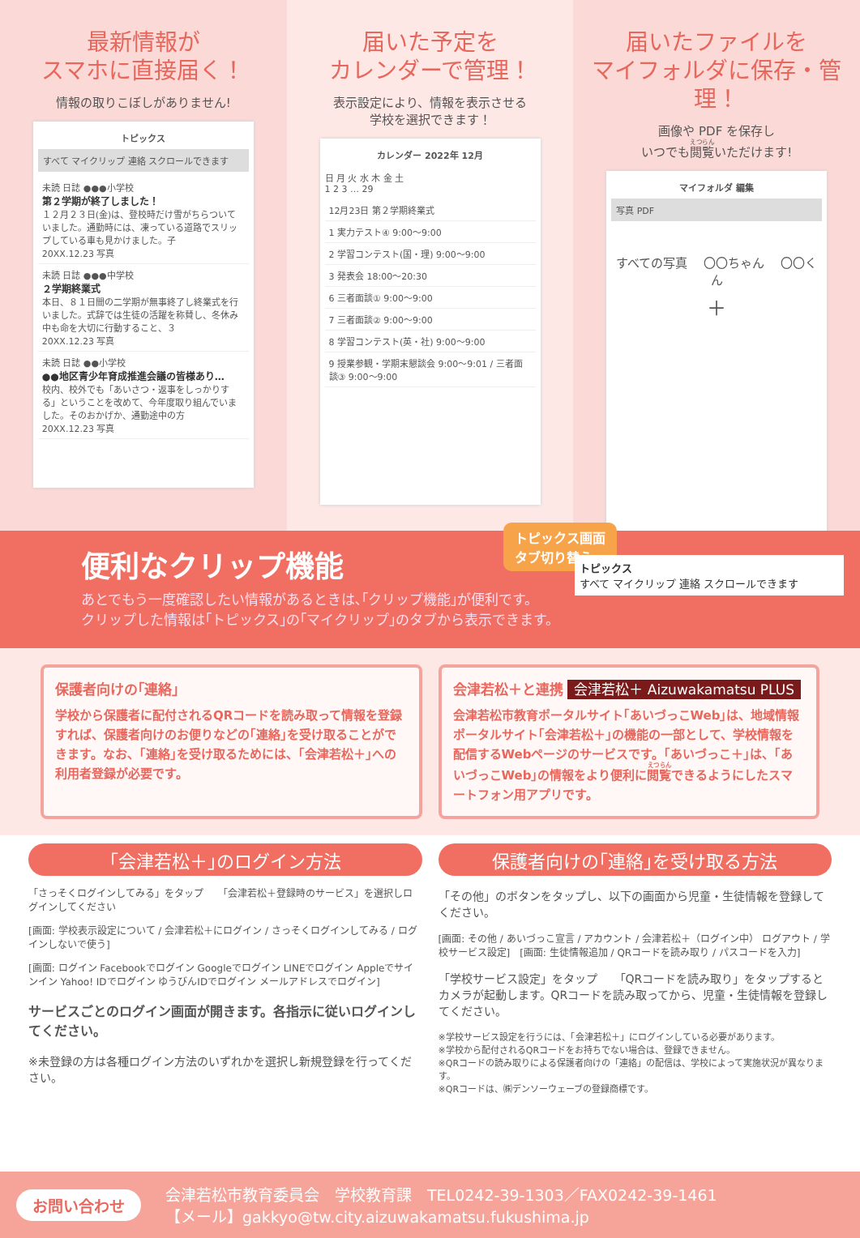最新情報が
スマホに直接届く！
情報の取りこぼしがありません!
トピックス
すべて マイクリップ 連絡 スクロールできます
未読 日誌 ●●●小学校
第２学期が終了しました！
１２月２３日(金)は、登校時だけ雪がちらついていました。通勤時には、凍っている道路でスリップしている車も見かけました。子
20XX.12.23 写真
未読 日誌 ●●●中学校
２学期終業式
本日、８１日間の二学期が無事終了し終業式を行いました。式辞では生徒の活躍を称賛し、冬休み中も命を大切に行動すること、３
20XX.12.23 写真
未読 日誌 ●●小学校
●●地区青少年育成推進会議の皆様あり…
校内、校外でも「あいさつ・返事をしっかりする」ということを改めて、今年度取り組んでいました。そのおかげか、通勤途中の方
20XX.12.23 写真
届いた予定を
カレンダーで管理！
表示設定により、情報を表示させる
学校を選択できます！
カレンダー 2022年 12月
日 月 火 水 木 金 土
1 2 3 … 29
12月23日 第２学期終業式
1 実力テスト④ 9:00～9:00
2 学習コンテスト(国・理) 9:00～9:00
3 発表会 18:00～20:30
6 三者面談① 9:00～9:00
7 三者面談② 9:00～9:00
8 学習コンテスト(英・社) 9:00～9:00
9 授業参観・学期末懇談会 9:00～9:01 / 三者面談③ 9:00～9:00
届いたファイルを
マイフォルダに保存・管理！
画像や PDF を保存し
いつでも閲覧いただけます!
マイフォルダ 編集
写真 PDF
すべての写真 　〇〇ちゃん 　〇〇くん
＋
トピックス画面
タブ切り替え
便利なクリップ機能
あとでもう一度確認したい情報があるときは､｢クリップ機能｣が便利です。
クリップした情報は｢トピックス｣の｢マイクリップ｣のタブから表示できます。
トピックス
すべて マイクリップ 連絡 スクロールできます
保護者向けの｢連絡｣
学校から保護者に配付されるQRコードを読み取って情報を登録すれば、保護者向けのお便りなどの｢連絡｣を受け取ることができます。なお、｢連絡｣を受け取るためには、｢会津若松＋｣への利用者登録が必要です。
会津若松＋と連携 会津若松＋ Aizuwakamatsu PLUS
会津若松市教育ポータルサイト｢あいづっこWeb｣は、地域情報ポータルサイト｢会津若松＋｣の機能の一部として、学校情報を配信するWebページのサービスです。｢あいづっこ＋｣は、｢あいづっこWeb｣の情報をより便利に閲覧できるようにしたスマートフォン用アプリです。
｢会津若松＋｣のログイン方法
「さっそくログインしてみる」をタップ　　「会津若松＋登録時のサービス」を選択しログインしてください
[画面: 学校表示設定について / 会津若松＋にログイン / さっそくログインしてみる / ログインしないで使う]
[画面: ログイン Facebookでログイン Googleでログイン LINEでログイン Appleでサインイン Yahoo! IDでログイン ゆうびんIDでログイン メールアドレスでログイン]
サービスごとのログイン画面が開きます。各指示に従いログインしてください。
※未登録の方は各種ログイン方法のいずれかを選択し新規登録を行ってください。
保護者向けの｢連絡｣を受け取る方法
「その他」のボタンをタップし、以下の画面から児童・生徒情報を登録してください。
[画面: その他 / あいづっこ宣言 / アカウント / 会津若松＋（ログイン中） ログアウト / 学校サービス設定]　[画面: 生徒情報追加 / QRコードを読み取り / パスコードを入力]
「学校サービス設定」をタップ　　「QRコードを読み取り」をタップするとカメラが起動します。QRコードを読み取ってから、児童・生徒情報を登録してください。
※学校サービス設定を行うには、「会津若松＋」にログインしている必要があります。
※学校から配付されるQRコードをお持ちでない場合は、登録できません。
※QRコードの読み取りによる保護者向けの「連絡」の配信は、学校によって実施状況が異なります。
※QRコードは、㈱デンソーウェーブの登録商標です。
お問い合わせ
会津若松市教育委員会　学校教育課　TEL0242-39-1303／FAX0242-39-1461
【メール】gakkyo@tw.city.aizuwakamatsu.fukushima.jp